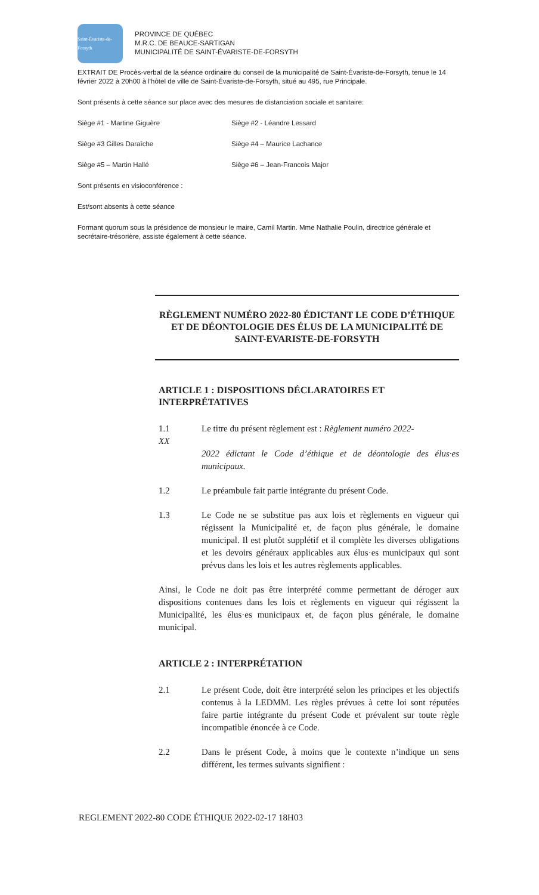Saint-Évariste-de-Forsyth
PROVINCE DE QUÉBEC
M.R.C. DE BEAUCE-SARTIGAN
MUNICIPALITÉ DE SAINT-ÉVARISTE-DE-FORSYTH
EXTRAIT DE Procès-verbal de la séance ordinaire du conseil de la municipalité de Saint-Évariste-de-Forsyth, tenue le 14 février 2022 à 20h00 à l'hôtel de ville de Saint-Évariste-de-Forsyth, situé au 495, rue Principale.
Sont présents à cette séance sur place avec des mesures de distanciation sociale et sanitaire:
Siège #1 - Martine Giguère Siège #2 - Léandre Lessard
Siège #3 Gilles Daraîche Siège #4 – Maurice Lachance
Siège #5 – Martin Hallé Siège #6 – Jean-Francois Major
Sont présents en visioconférence :
Est/sont absents à cette séance
Formant quorum sous la présidence de monsieur le maire, Camil Martin. Mme Nathalie Poulin, directrice générale et secrétaire-trésorière, assiste également à cette séance.
RÈGLEMENT NUMÉRO 2022-80 ÉDICTANT LE CODE D’ÉTHIQUE ET DE DÉONTOLOGIE DES ÉLUS DE LA MUNICIPALITÉ DE SAINT-EVARISTE-DE-FORSYTH
ARTICLE 1 : DISPOSITIONS DÉCLARATOIRES ET INTERPRÉTATIVES
1.1
XX Le titre du présent règlement est : Règlement numéro 2022-
2022 édictant le Code d’éthique et de déontologie des élus·es municipaux.
1.2 Le préambule fait partie intégrante du présent Code.
1.3 Le Code ne se substitue pas aux lois et règlements en vigueur qui régissent la Municipalité et, de façon plus générale, le domaine municipal. Il est plutôt supplétif et il complète les diverses obligations et les devoirs généraux applicables aux élus·es municipaux qui sont prévus dans les lois et les autres règlements applicables.
Ainsi, le Code ne doit pas être interprété comme permettant de déroger aux dispositions contenues dans les lois et règlements en vigueur qui régissent la Municipalité, les élus·es municipaux et, de façon plus générale, le domaine municipal.
ARTICLE 2 : INTERPRÉTATION
2.1 Le présent Code, doit être interprété selon les principes et les objectifs contenus à la LEDMM. Les règles prévues à cette loi sont réputées faire partie intégrante du présent Code et prévalent sur toute règle incompatible énoncée à ce Code.
2.2 Dans le présent Code, à moins que le contexte n’indique un sens différent, les termes suivants signifient :
REGLEMENT 2022-80 CODE ÉTHIQUE 2022-02-17 18H03